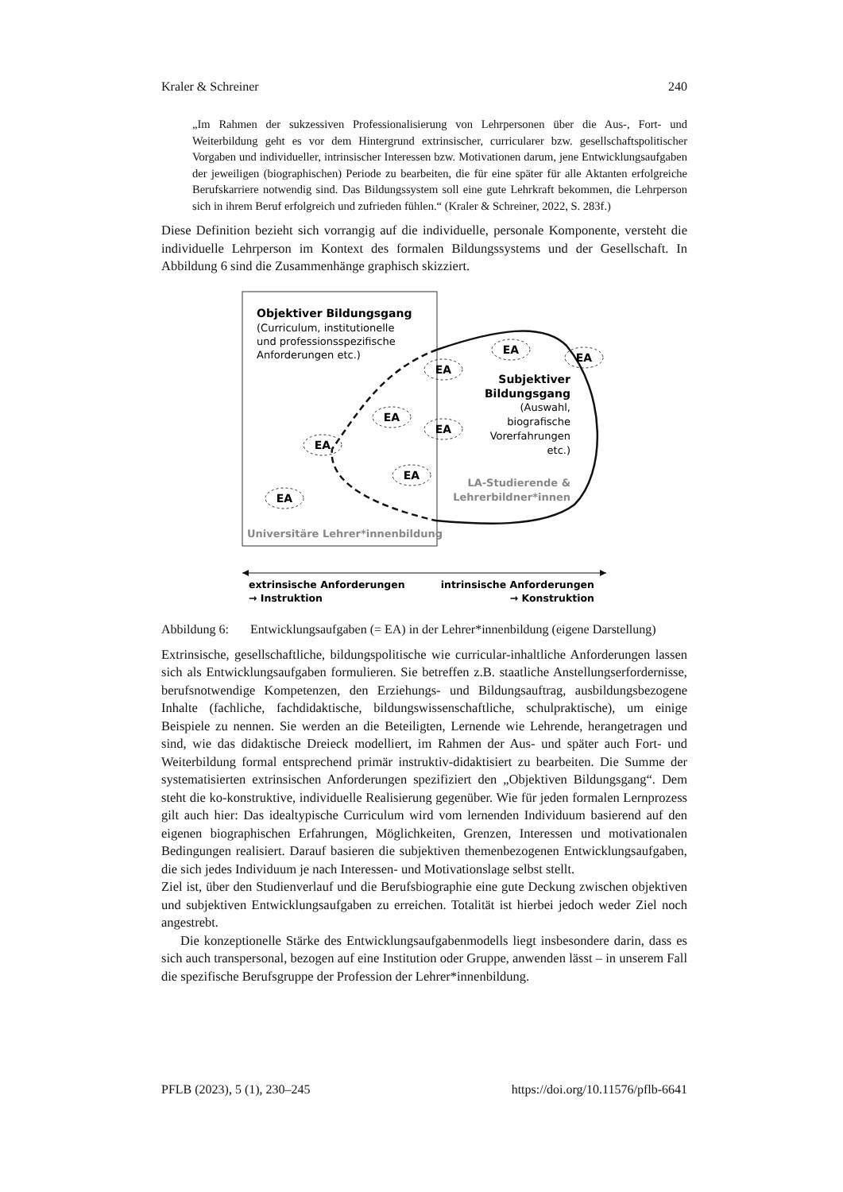Kraler & Schreiner 240
„Im Rahmen der sukzessiven Professionalisierung von Lehrpersonen über die Aus-, Fort- und Weiterbildung geht es vor dem Hintergrund extrinsischer, curricularer bzw. gesellschaftspolitischer Vorgaben und individueller, intrinsischer Interessen bzw. Motivationen darum, jene Entwicklungsaufgaben der jeweiligen (biographischen) Periode zu bearbeiten, die für eine später für alle Aktanten erfolgreiche Berufskarriere notwendig sind. Das Bildungssystem soll eine gute Lehrkraft bekommen, die Lehrperson sich in ihrem Beruf erfolgreich und zufrieden fühlen.“ (Kraler & Schreiner, 2022, S. 283f.)
Diese Definition bezieht sich vorrangig auf die individuelle, personale Komponente, versteht die individuelle Lehrperson im Kontext des formalen Bildungssystems und der Gesellschaft. In Abbildung 6 sind die Zusammenhänge graphisch skizziert.
Objektiver Bildungsgang
(Curriculum, institutionelle
und professionsspezifische
Anforderungen etc.)
Subjektiver
Bildungsgang
(Auswahl,
biografische
Vorerfahrungen
etc.)
LA-Studierende &
Lehrerbildner*innen
Universitäre Lehrer*innenbildung
EA
EA
EA
EA
EA
EA
EA
EA
extrinsische Anforderungen
→ Instruktion
intrinsische Anforderungen
→ Konstruktion
Abbildung 6: Entwicklungsaufgaben (= EA) in der Lehrer*innenbildung (eigene Darstellung)
Extrinsische, gesellschaftliche, bildungspolitische wie curricular-inhaltliche Anforderungen lassen sich als Entwicklungsaufgaben formulieren. Sie betreffen z.B. staatliche Anstellungserfordernisse, berufsnotwendige Kompetenzen, den Erziehungs- und Bildungsauftrag, ausbildungsbezogene Inhalte (fachliche, fachdidaktische, bildungswissenschaftliche, schulpraktische), um einige Beispiele zu nennen. Sie werden an die Beteiligten, Lernende wie Lehrende, herangetragen und sind, wie das didaktische Dreieck modelliert, im Rahmen der Aus- und später auch Fort- und Weiterbildung formal entsprechend primär instruktiv-didaktisiert zu bearbeiten. Die Summe der systematisierten extrinsischen Anforderungen spezifiziert den „Objektiven Bildungsgang“. Dem steht die ko-konstruktive, individuelle Realisierung gegenüber. Wie für jeden formalen Lernprozess gilt auch hier: Das idealtypische Curriculum wird vom lernenden Individuum basierend auf den eigenen biographischen Erfahrungen, Möglichkeiten, Grenzen, Interessen und motivationalen Bedingungen realisiert. Darauf basieren die subjektiven themenbezogenen Entwicklungsaufgaben, die sich jedes Individuum je nach Interessen- und Motivationslage selbst stellt.
Ziel ist, über den Studienverlauf und die Berufsbiographie eine gute Deckung zwischen objektiven und subjektiven Entwicklungsaufgaben zu erreichen. Totalität ist hierbei jedoch weder Ziel noch angestrebt.
Die konzeptionelle Stärke des Entwicklungsaufgabenmodells liegt insbesondere darin, dass es sich auch transpersonal, bezogen auf eine Institution oder Gruppe, anwenden lässt – in unserem Fall die spezifische Berufsgruppe der Profession der Lehrer*innenbildung.
PFLB (2023), 5 (1), 230–245 https://doi.org/10.11576/pflb-6641